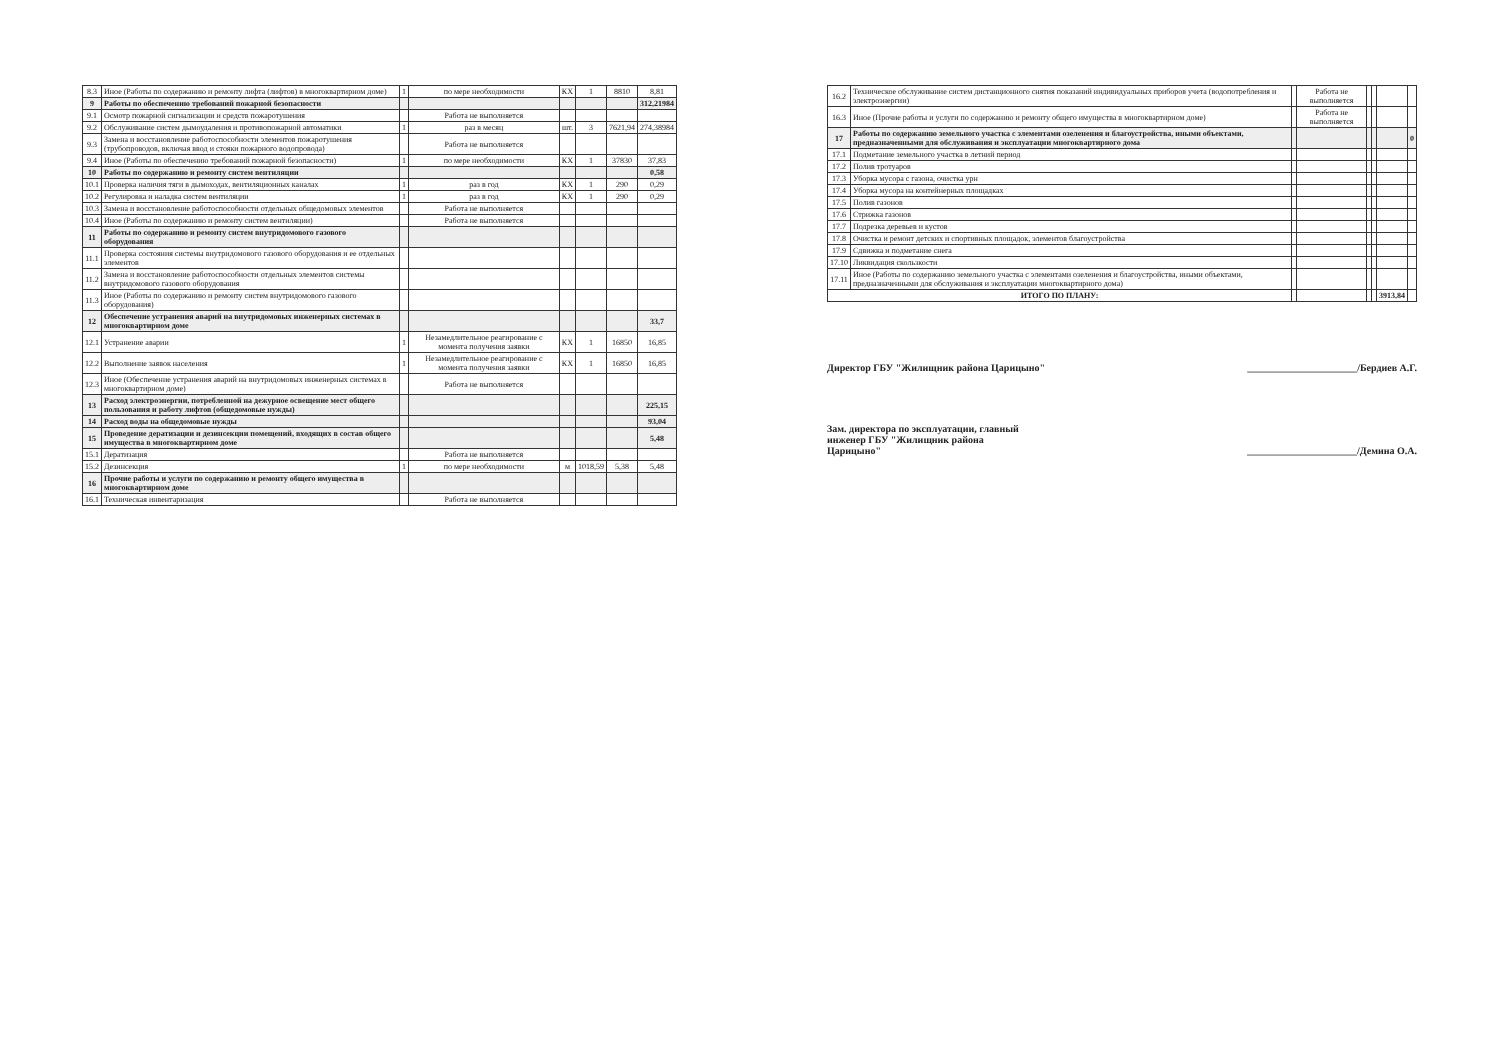| 8.3 | Иное (Работы по содержанию и ремонту лифта (лифтов) в многоквартирном доме) | 1 | по мере необходимости | КХ | 1 | 8810 | 8,81 |
| 9 | Работы по обеспечению требований пожарной безопасности | | | | | | 312,21984 |
| 9.1 | Осмотр пожарной сигнализации и средств пожаротушения | | Работа не выполняется | | | | |
| 9.2 | Обслуживание систем дымоудаления и противопожарной автоматики | 1 | раз в месяц | шт. | 3 | 7621,94 | 274,38984 |
| 9.3 | Замена и восстановление работоспособности элементов пожаротушения (трубопроводов, включая ввод и стояки пожарного водопровода) | | Работа не выполняется | | | | |
| 9.4 | Иное (Работы по обеспечению требований пожарной безопасности) | 1 | по мере необходимости | КХ | 1 | 37830 | 37,83 |
| 10 | Работы по содержанию и ремонту систем вентиляции | | | | | | 0,58 |
| 10.1 | Проверка наличия тяги в дымоходах, вентиляционных каналах | 1 | раз в год | КХ | 1 | 290 | 0,29 |
| 10.2 | Регулировка и наладка систем вентиляции | 1 | раз в год | КХ | 1 | 290 | 0,29 |
| 10.3 | Замена и восстановление работоспособности отдельных общедомовых элементов | | Работа не выполняется | | | | |
| 10.4 | Иное (Работы по содержанию и ремонту систем вентиляции) | | Работа не выполняется | | | | |
| 11 | Работы по содержанию и ремонту систем внутридомового газового оборудования | | | | | | |
| 11.1 | Проверка состояния системы внутридомового газового оборудования и ее отдельных элементов | | | | | | |
| 11.2 | Замена и восстановление работоспособности отдельных элементов системы внутридомового газового оборудования | | | | | | |
| 11.3 | Иное (Работы по содержанию и ремонту систем внутридомового газового оборудования) | | | | | | |
| 12 | Обеспечение устранения аварий на внутридомовых инженерных системах в многоквартирном доме | | | | | | 33,7 |
| 12.1 | Устранение аварии | 1 | Незамедлительное реагирование с момента получения заявки | КХ | 1 | 16850 | 16,85 |
| 12.2 | Выполнение заявок населения | 1 | Незамедлительное реагирование с момента получения заявки | КХ | 1 | 16850 | 16,85 |
| 12.3 | Иное (Обеспечение устранения аварий на внутридомовых инженерных системах в многоквартирном доме) | | Работа не выполняется | | | | |
| 13 | Расход электроэнергии, потребленной на дежурное освещение мест общего пользования и работу лифтов (общедомовые нужды) | | | | | | 225,15 |
| 14 | Расход воды на общедомовые нужды | | | | | | 93,04 |
| 15 | Проведение дератизации и дезинсекции помещений, входящих в состав общего имущества в многоквартирном доме | | | | | | 5,48 |
| 15.1 | Дератизация | | Работа не выполняется | | | | |
| 15.2 | Дезинсекция | 1 | по мере необходимости | м | 1018,59 | 5,38 | 5,48 |
| 16 | Прочие работы и услуги по содержанию и ремонту общего имущества в многоквартирном доме | | | | | | |
| 16.1 | Техническая инвентаризация | | Работа не выполняется | | | | |
| 16.2 | Техническое обслуживание систем дистанционного снятия показаний индивидуальных приборов учета (водопотребления и электроэнергии) | | Работа не выполняется | | | | |
| 16.3 | Иное (Прочие работы и услуги по содержанию и ремонту общего имущества в многоквартирном доме) | | Работа не выполняется | | | | |
| 17 | Работы по содержанию земельного участка с элементами озеленения и благоустройства, иными объектами, предназначенными для обслуживания и эксплуатации многоквартирного дома | | | | | | 0 |
| 17.1 | Подметание земельного участка в летний период | | | | | | |
| 17.2 | Полив тротуаров | | | | | | |
| 17.3 | Уборка мусора с газона, очистка урн | | | | | | |
| 17.4 | Уборка мусора на контейнерных площадках | | | | | | |
| 17.5 | Полив газонов | | | | | | |
| 17.6 | Стрижка газонов | | | | | | |
| 17.7 | Подрезка деревьев и кустов | | | | | | |
| 17.8 | Очистка и ремонт детских и спортивных площадок, элементов благоустройства | | | | | | |
| 17.9 | Сдвижка и подметание снега | | | | | | |
| 17.10 | Ликвидация скользкости | | | | | | |
| 17.11 | Иное (Работы по содержанию земельного участка с элементами озеленения и благоустройства, иными объектами, предназначенными для обслуживания и эксплуатации многоквартирного дома) | | | | | | |
| ИТОГО ПО ПЛАНУ: | | | | | | 3913,84 | |
Директор ГБУ "Жилищник района Царицыно" ______________________/Бердиев А.Г.
Зам. директора по эксплуатации, главный
инженер ГБУ "Жилищник района
Царицыно"
______________________/Демина О.А.